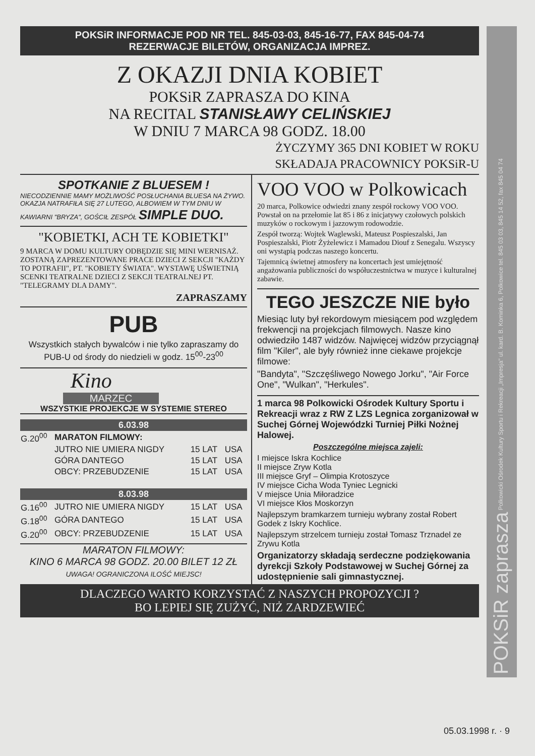POKSiR INFORMACJE POD NR TEL. 845-03-03, 845-16-77, FAX 845-04-74
REZERWACJE BILETÓW, ORGANIZACJA IMPREZ.
Z OKAZJI DNIA KOBIET
POKSiR ZAPRASZA DO KINA
NA RECITAL STANISŁAWY CELIŃSKIEJ
W DNIU 7 MARCA 98 GODZ. 18.00
ŻYCZYMY 365 DNI KOBIET W ROKU
SKŁADAJA PRACOWNICY POKSiR-U
SPOTKANIE Z BLUESEM !
NIECODZIENNIE MAMY MOŻLIWOŚĆ POSŁUCHANIA BLUESA NA ŻYWO. OKAZJA NATRAFIŁA SIĘ 27 LUTEGO, ALBOWIEM W TYM DNIU W KAWIARNI "BRYZA", GOŚCIŁ ZESPÓŁ SIMPLE DUO.
"KOBIETKI, ACH TE KOBIETKI"
9 MARCA W DOMU KULTURY ODBĘDZIE SIĘ MINI WERNISAŻ. ZOSTANĄ ZAPREZENTOWANE PRACE DZIECI Z SEKCJI "KAŻDY TO POTRAFII", PT. "KOBIETY ŚWIATA". WYSTAWĘ UŚWIETNIĄ SCENKI TEATRALNE DZIECI Z SEKCJI TEATRALNEJ PT. "TELEGRAMY DLA DAMY".
ZAPRASZAMY
PUB
Wszystkich stałych bywalców i nie tylko zapraszamy do PUB-U od środy do niedzieli w godz. 15<sup>00</sup>-23<sup>00</sup>
Kino
MARZEC
WSZYSTKIE PROJEKCJE W SYSTEMIE STEREO
| 6.03.98 | | | |
| --- | --- | --- | --- |
| G.20<sup>00</sup> | MARATON FILMOWY: | | |
| | JUTRO NIE UMIERA NIGDY | 15 LAT | USA |
| | GÓRA DANTEGO | 15 LAT | USA |
| | OBCY: PRZEBUDZENIE | 15 LAT | USA |
| 8.03.98 | | | |
| G.16<sup>00</sup> | JUTRO NIE UMIERA NIGDY | 15 LAT | USA |
| G.18<sup>00</sup> | GÓRA DANTEGO | 15 LAT | USA |
| G.20<sup>00</sup> | OBCY: PRZEBUDZENIE | 15 LAT | USA |
MARATON FILMOWY:
KINO 6 MARCA 98 GODZ. 20.00 BILET 12 ZŁ
UWAGA! OGRANICZONA ILOŚĆ MIEJSC!
VOO VOO w Polkowicach
20 marca, Polkowice odwiedzi znany zespół rockowy VOO VOO. Powstał on na przełomie lat 85 i 86 z inicjatywy czołowych polskich muzyków o rockowym i jazzowym rodowodzie.
Zespół tworzą: Wojtek Waglewski, Mateusz Pospieszalski, Jan Pospieszalski, Piotr Żyżelewicz i Mamadou Diouf z Senegalu. Wszyscy oni wystąpią podczas naszego koncertu.
Tajemnicą świetnej atmosfery na koncertach jest umiejętność angażowania publiczności do współuczestnictwa w muzyce i kulturalnej zabawie.
TEGO JESZCZE NIE było
Miesiąc luty był rekordowym miesiącem pod względem frekwencji na projekcjach filmowych. Nasze kino odwiedziło 1487 widzów. Najwięcej widzów przyciągnął film "Kiler", ale były również inne ciekawe projekcje filmowe:
"Bandyta", "Szczęśliwego Nowego Jorku", "Air Force One", "Wulkan", "Herkules".
1 marca 98 Polkowicki Ośrodek Kultury Sportu i Rekreacji wraz z RW Z LZS Legnica zorganizował w Suchej Górnej Wojewódzki Turniej Piłki Nożnej Halowej.
Poszczególne miejsca zajeli:
I miejsce Iskra Kochlice
II miejsce Zryw Kotla
III miejsce Gryf – Olimpia Krotoszyce
IV miejsce Cicha Woda Tyniec Legnicki
V miejsce Unia Miłoradzice
VI miejsce Kłos Moskorzyn
Najlepszym bramkarzem turnieju wybrany został Robert Godek z Iskry Kochlice.
Najlepszym strzelcem turnieju został Tomasz Trznadel ze Zrywu Kotla
Organizatorzy składają serdeczne podziękowania dyrekcji Szkoły Podstawowej w Suchej Górnej za udostępnienie sali gimnastycznej.
DLACZEGO WARTO KORZYSTAĆ Z NASZYCH PROPOZYCJI ?
BO LEPIEJ SIĘ ZUŻYĆ, NIŻ ZARDZEWIEĆ
POKSiR zaprasza Polkowicki Ośrodek Kultury Sportu i Rekreacji „Impresja" ul. kard. B. Kominka 6, Polkowice tel. 845 03 03, 845 14 52, fax 845 04 74
05.03.1998 r. · 9